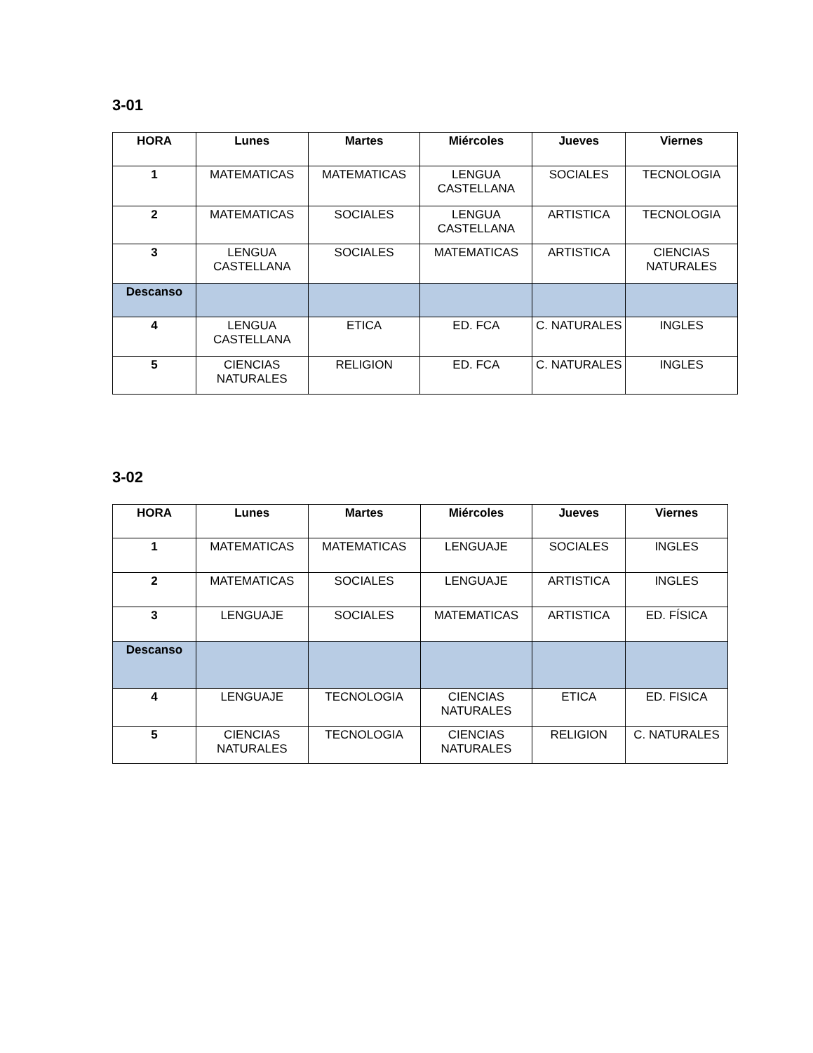3-01
| HORA | Lunes | Martes | Miércoles | Jueves | Viernes |
| --- | --- | --- | --- | --- | --- |
| 1 | MATEMATICAS | MATEMATICAS | LENGUA CASTELLANA | SOCIALES | TECNOLOGIA |
| 2 | MATEMATICAS | SOCIALES | LENGUA CASTELLANA | ARTISTICA | TECNOLOGIA |
| 3 | LENGUA CASTELLANA | SOCIALES | MATEMATICAS | ARTISTICA | CIENCIAS NATURALES |
| Descanso | | | | | |
| 4 | LENGUA CASTELLANA | ETICA | ED. FCA | C. NATURALES | INGLES |
| 5 | CIENCIAS NATURALES | RELIGION | ED. FCA | C. NATURALES | INGLES |
3-02
| HORA | Lunes | Martes | Miércoles | Jueves | Viernes |
| --- | --- | --- | --- | --- | --- |
| 1 | MATEMATICAS | MATEMATICAS | LENGUAJE | SOCIALES | INGLES |
| 2 | MATEMATICAS | SOCIALES | LENGUAJE | ARTISTICA | INGLES |
| 3 | LENGUAJE | SOCIALES | MATEMATICAS | ARTISTICA | ED. FÍSICA |
| Descanso | | | | | |
| 4 | LENGUAJE | TECNOLOGIA | CIENCIAS NATURALES | ETICA | ED. FISICA |
| 5 | CIENCIAS NATURALES | TECNOLOGIA | CIENCIAS NATURALES | RELIGION | C. NATURALES |